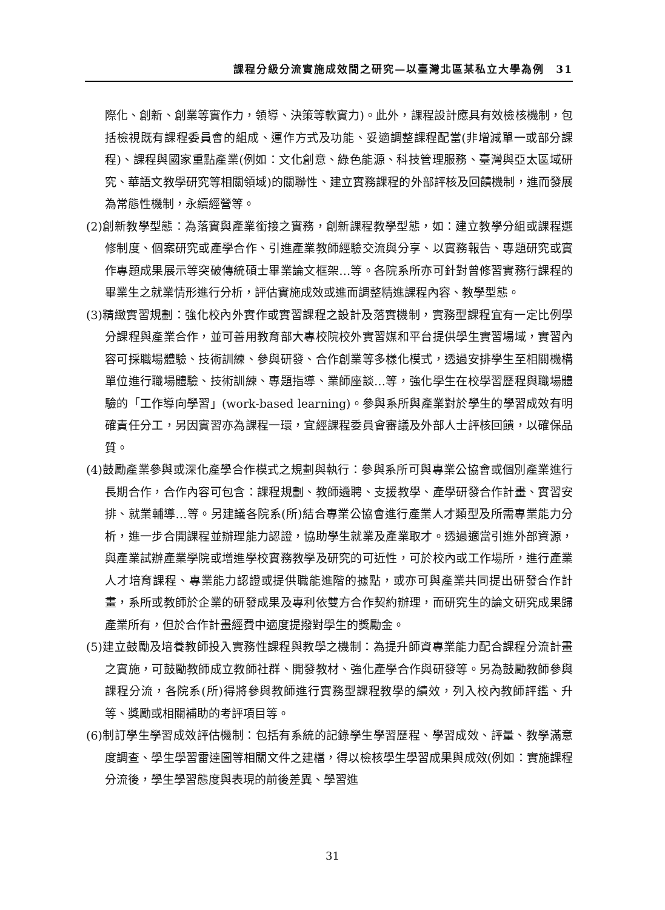課程分級分流實施成效間之研究—以臺灣北區某私立大學為例　31
際化、創新、創業等實作力，領導、決策等軟實力)。此外，課程設計應具有效檢核機制，包括檢視既有課程委員會的組成、運作方式及功能、妥適調整課程配當(非增減單一或部分課程)、課程與國家重點產業(例如：文化創意、綠色能源、科技管理服務、臺灣與亞太區域研究、華語文教學研究等相關領域)的關聯性、建立實務課程的外部評核及回饋機制，進而發展為常態性機制，永續經營等。
(2)創新教學型態：為落實與產業銜接之實務，創新課程教學型態，如：建立教學分組或課程選修制度、個案研究或產學合作、引進產業教師經驗交流與分享、以實務報告、專題研究或實作專題成果展示等突破傳統碩士畢業論文框架…等。各院系所亦可針對曾修習實務行課程的畢業生之就業情形進行分析，評估實施成效或進而調整精進課程內容、教學型態。
(3)精緻實習規劃：強化校內外實作或實習課程之設計及落實機制，實務型課程宜有一定比例學分課程與產業合作，並可善用教育部大專校院校外實習媒和平台提供學生實習場域，實習內容可採職場體驗、技術訓練、參與研發、合作創業等多樣化模式，透過安排學生至相關機構單位進行職場體驗、技術訓練、專題指導、業師座談…等，強化學生在校學習歷程與職場體驗的「工作導向學習」(work-based learning)。參與系所與產業對於學生的學習成效有明確責任分工，另因實習亦為課程一環，宜經課程委員會審議及外部人士評核回饋，以確保品質。
(4)鼓勵產業參與或深化產學合作模式之規劃與執行：參與系所可與專業公協會或個別產業進行長期合作，合作內容可包含：課程規劃、教師遴聘、支援教學、產學研發合作計畫、實習安排、就業輔導…等。另建議各院系(所)結合專業公協會進行產業人才類型及所需專業能力分析，進一步合開課程並辦理能力認證，協助學生就業及產業取才。透過適當引進外部資源，與產業試辦產業學院或增進學校實務教學及研究的可近性，可於校內或工作場所，進行產業人才培育課程、專業能力認證或提供職能進階的據點，或亦可與產業共同提出研發合作計畫，系所或教師於企業的研發成果及專利依雙方合作契約辦理，而研究生的論文研究成果歸產業所有，但於合作計畫經費中適度提撥對學生的獎勵金。
(5)建立鼓勵及培養教師投入實務性課程與教學之機制：為提升師資專業能力配合課程分流計畫之實施，可鼓勵教師成立教師社群、開發教材、強化產學合作與研發等。另為鼓勵教師參與課程分流，各院系(所)得將參與教師進行實務型課程教學的績效，列入校內教師評鑑、升等、獎勵或相關補助的考評項目等。
(6)制訂學生學習成效評估機制：包括有系統的記錄學生學習歷程、學習成效、評量、教學滿意度調查、學生學習雷達圖等相關文件之建檔，得以檢核學生學習成果與成效(例如：實施課程分流後，學生學習態度與表現的前後差異、學習進
31